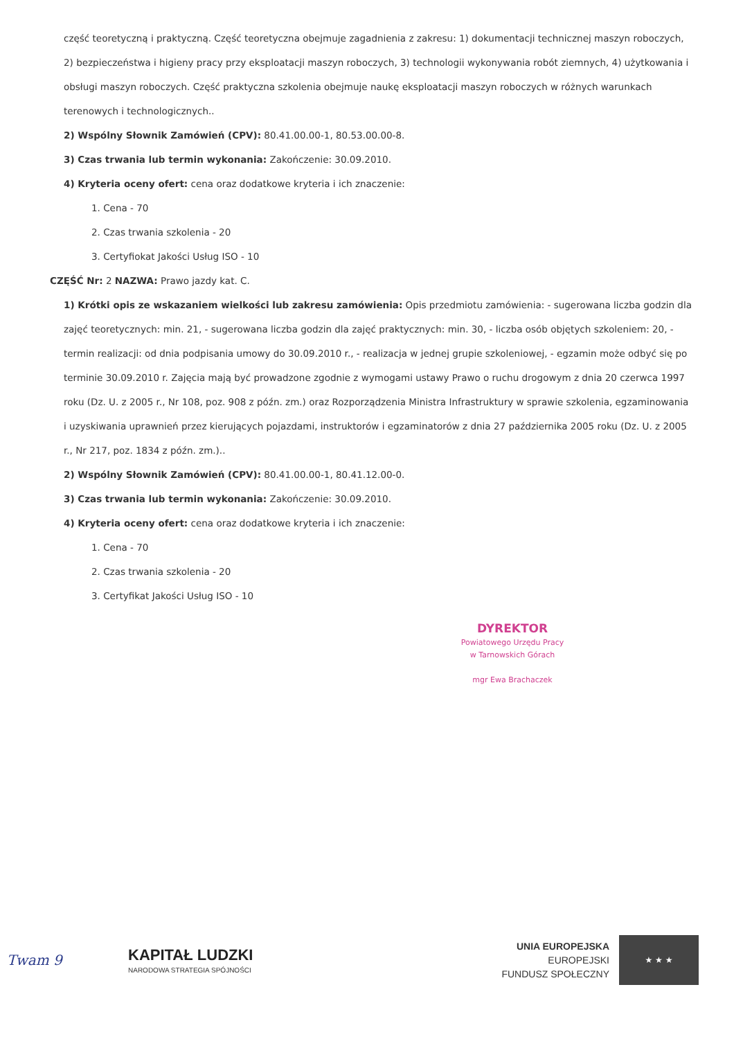część teoretyczną i praktyczną. Część teoretyczna obejmuje zagadnienia z zakresu: 1) dokumentacji technicznej maszyn roboczych, 2) bezpieczeństwa i higieny pracy przy eksploatacji maszyn roboczych, 3) technologii wykonywania robót ziemnych, 4) użytkowania i obsługi maszyn roboczych. Część praktyczna szkolenia obejmuje naukę eksploatacji maszyn roboczych w różnych warunkach terenowych i technologicznych..
2) Wspólny Słownik Zamówień (CPV): 80.41.00.00-1, 80.53.00.00-8.
3) Czas trwania lub termin wykonania: Zakończenie: 30.09.2010.
4) Kryteria oceny ofert: cena oraz dodatkowe kryteria i ich znaczenie:
1. Cena - 70
2. Czas trwania szkolenia - 20
3. Certyfiokat Jakości Usług ISO - 10
CZĘŚĆ Nr: 2 NAZWA: Prawo jazdy kat. C.
1) Krótki opis ze wskazaniem wielkości lub zakresu zamówienia: Opis przedmiotu zamówienia: - sugerowana liczba godzin dla zajęć teoretycznych: min. 21, - sugerowana liczba godzin dla zajęć praktycznych: min. 30, - liczba osób objętych szkoleniem: 20, - termin realizacji: od dnia podpisania umowy do 30.09.2010 r., - realizacja w jednej grupie szkoleniowej, - egzamin może odbyć się po terminie 30.09.2010 r. Zajęcia mają być prowadzone zgodnie z wymogami ustawy Prawo o ruchu drogowym z dnia 20 czerwca 1997 roku (Dz. U. z 2005 r., Nr 108, poz. 908 z późn. zm.) oraz Rozporządzenia Ministra Infrastruktury w sprawie szkolenia, egzaminowania i uzyskiwania uprawnień przez kierujących pojazdami, instruktorów i egzaminatorów z dnia 27 października 2005 roku (Dz. U. z 2005 r., Nr 217, poz. 1834 z późn. zm.)..
2) Wspólny Słownik Zamówień (CPV): 80.41.00.00-1, 80.41.12.00-0.
3) Czas trwania lub termin wykonania: Zakończenie: 30.09.2010.
4) Kryteria oceny ofert: cena oraz dodatkowe kryteria i ich znaczenie:
1. Cena - 70
2. Czas trwania szkolenia - 20
3. Certyfikat Jakości Usług ISO - 10
DYREKTOR
Powiatowego Urzędu Pracy
w Tarnowskich Górach
mgr Ewa Brachaczek
Twam 9 KAPITAŁ LUDZKI
NARODOWA STRATEGIA SPÓJNOŚCI
UNIA EUROPEJSKA
EUROPEJSKI
FUNDUSZ SPOŁECZNY
★ ★ ★